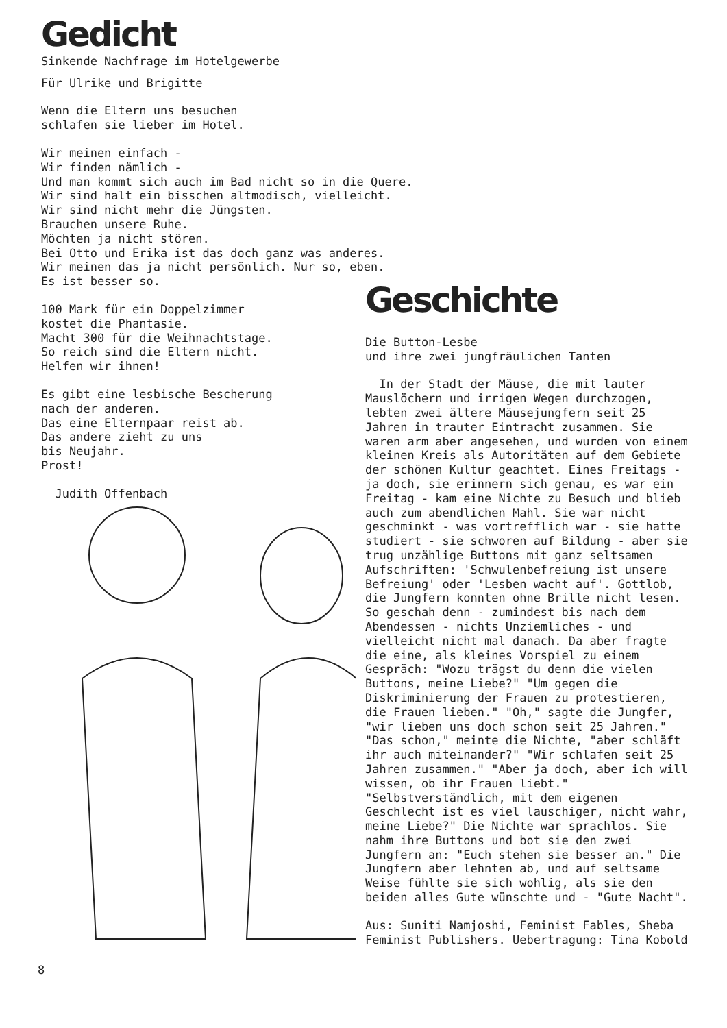Gedicht
Sinkende Nachfrage im Hotelgewerbe
Für Ulrike und Brigitte
Wenn die Eltern uns besuchen
schlafen sie lieber im Hotel.
Wir meinen einfach -
Wir finden nämlich -
Und man kommt sich auch im Bad nicht so in die Quere.
Wir sind halt ein bisschen altmodisch, vielleicht.
Wir sind nicht mehr die Jüngsten.
Brauchen unsere Ruhe.
Möchten ja nicht stören.
Bei Otto und Erika ist das doch ganz was anderes.
Wir meinen das ja nicht persönlich. Nur so, eben.
Es ist besser so.
100 Mark für ein Doppelzimmer
kostet die Phantasie.
Macht 300 für die Weihnachtstage.
So reich sind die Eltern nicht.
Helfen wir ihnen!
Es gibt eine lesbische Bescherung
nach der anderen.
Das eine Elternpaar reist ab.
Das andere zieht zu uns
bis Neujahr.
Prost!
Judith Offenbach
Geschichte
Die Button-Lesbe
und ihre zwei jungfräulichen Tanten
In der Stadt der Mäuse, die mit lauter Mauslöchern und irrigen Wegen durchzogen, lebten zwei ältere Mäusejungfern seit 25 Jahren in trauter Eintracht zusammen. Sie waren arm aber angesehen, und wurden von einem kleinen Kreis als Autoritäten auf dem Gebiete der schönen Kultur geachtet. Eines Freitags - ja doch, sie erinnern sich genau, es war ein Freitag - kam eine Nichte zu Besuch und blieb auch zum abendlichen Mahl. Sie war nicht geschminkt - was vortrefflich war - sie hatte studiert - sie schworen auf Bildung - aber sie trug unzählige Buttons mit ganz seltsamen Aufschriften: 'Schwulenbefreiung ist unsere Befreiung' oder 'Lesben wacht auf'. Gottlob, die Jungfern konnten ohne Brille nicht lesen. So geschah denn - zumindest bis nach dem Abendessen - nichts Unziemliches - und vielleicht nicht mal danach. Da aber fragte die eine, als kleines Vorspiel zu einem Gespräch: "Wozu trägst du denn die vielen Buttons, meine Liebe?" "Um gegen die Diskriminierung der Frauen zu protestieren, die Frauen lieben." "Oh," sagte die Jungfer, "wir lieben uns doch schon seit 25 Jahren." "Das schon," meinte die Nichte, "aber schläft ihr auch miteinander?" "Wir schlafen seit 25 Jahren zusammen." "Aber ja doch, aber ich will wissen, ob ihr Frauen liebt." "Selbstverständlich, mit dem eigenen Geschlecht ist es viel lauschiger, nicht wahr, meine Liebe?" Die Nichte war sprachlos. Sie nahm ihre Buttons und bot sie den zwei Jungfern an: "Euch stehen sie besser an." Die Jungfern aber lehnten ab, und auf seltsame Weise fühlte sie sich wohlig, als sie den beiden alles Gute wünschte und - "Gute Nacht".
Aus: Suniti Namjoshi, Feminist Fables, Sheba Feminist Publishers. Uebertragung: Tina Kobold
8